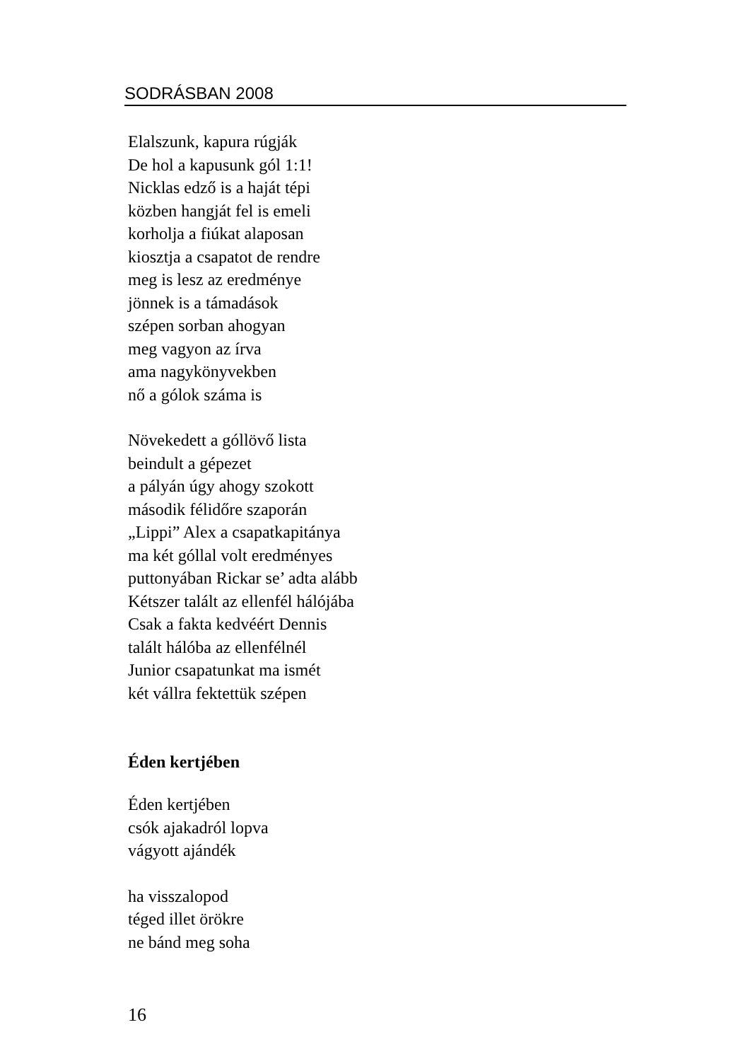SODRÁSBAN 2008
Elalszunk, kapura rúgják
De hol a kapusunk gól 1:1!
Nicklas edző is a haját tépi
közben hangját fel is emeli
korholja a fiúkat alaposan
kiosztja a csapatot de rendre
meg is lesz az eredménye
jönnek is a támadások
szépen sorban ahogyan
meg vagyon az írva
ama nagykönyvekben
nő a gólok száma is
Növekedett a góllövő lista
beindult a gépezet
a pályán úgy ahogy szokott
második félidőre szaporán
„Lippi” Alex a csapatkapitánya
ma két góllal volt eredményes
puttonyában Rickar se’ adta alább
Kétszer talált az ellenfél hálójába
Csak a fakta kedvéért Dennis
talált hálóba az ellenfélnél
Junior csapatunkat ma ismét
két vállra fektettük szépen
Éden kertjében
Éden kertjében
csók ajakadról lopva
vágyott ajándék
ha visszalopod
téged illet örökre
ne bánd meg soha
16